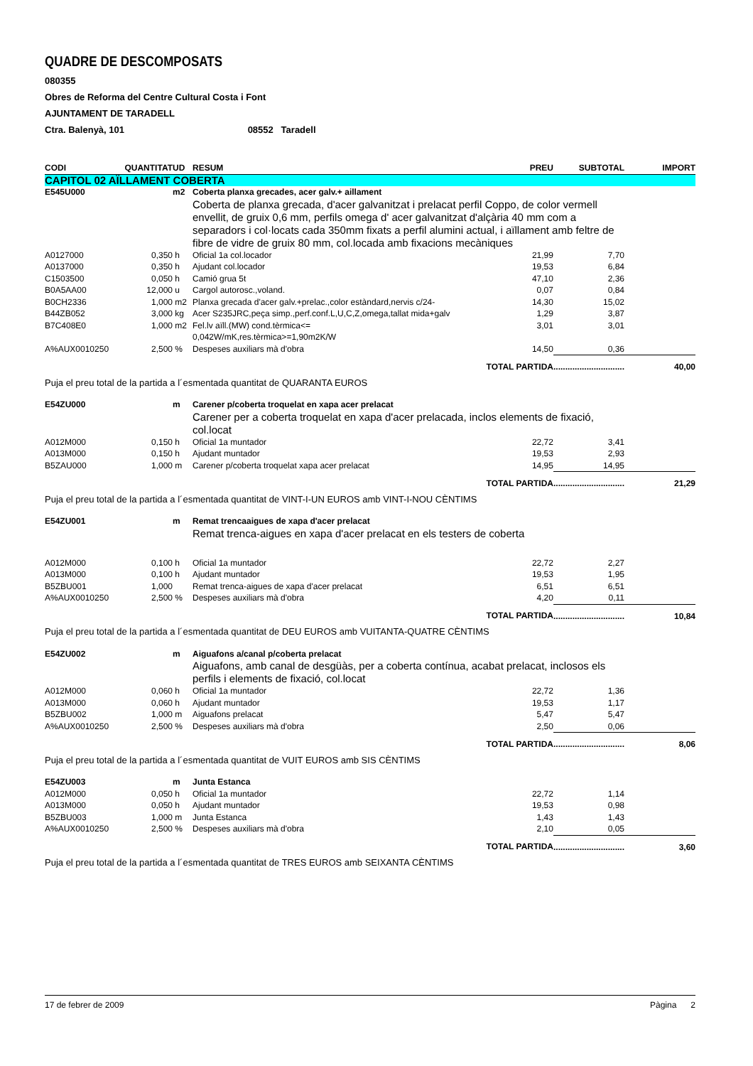QUADRE DE DESCOMPOSATS
080355
Obres de Reforma del Centre Cultural Costa i Font
AJUNTAMENT DE TARADELL
Ctra. Balenyà, 101 08552 Taradell
| CODI | QUANTITAT | UD | RESUM | PREU | SUBTOTAL | IMPORT |
| --- | --- | --- | --- | --- | --- | --- |
| CAPITOL 02 AÏLLAMENT COBERTA | | | | | | |
| E545U000 | | m2 | Coberta planxa grecades, acer galv.+ aillament | | | |
| | | | Coberta de planxa grecada, d'acer galvanitzat i prelacat perfil Coppo, de color vermell envellit, de gruix 0,6 mm, perfils omega d' acer galvanitzat d'alçària 40 mm com a separadors i col·locats cada 350mm fixats a perfil alumini actual, i aïllament amb feltre de fibre de vidre de gruix 80 mm, col.locada amb fixacions mecàniques | | | |
| A0127000 | 0,350 | h | Oficial 1a col.locador | 21,99 | 7,70 | |
| A0137000 | 0,350 | h | Ajudant col.locador | 19,53 | 6,84 | |
| C1503500 | 0,050 | h | Camió grua 5t | 47,10 | 2,36 | |
| B0A5AA00 | 12,000 | u | Cargol autorosc.,voland. | 0,07 | 0,84 | |
| B0CH2336 | 1,000 | m2 | Planxa grecada d'acer galv.+prelac.,color estàndard,nervis c/24- | 14,30 | 15,02 | |
| B44ZB052 | 3,000 | kg | Acer S235JRC,peça simp.,perf.conf.L,U,C,Z,omega,tallat mida+galv | 1,29 | 3,87 | |
| B7C408E0 | 1,000 | m2 | Fel.lv aïll.(MW) cond.tèrmica<= 0,042W/mK,res.tèrmica>=1,90m2K/W | 3,01 | 3,01 | |
| A%AUX0010250 | 2,500 | % | Despeses auxiliars mà d'obra | 14,50 | 0,36 | |
| TOTAL PARTIDA | | | | | .............................. | 40,00 |
| Puja el preu total de la partida a l´esmentada quantitat de QUARANTA EUROS | | | | | | |
| E54ZU000 | | m | Carener p/coberta troquelat en xapa acer prelacat | | | |
| | | | Carener per a coberta troquelat en xapa d'acer prelacada, inclos elements de fixació, col.locat | | | |
| A012M000 | 0,150 | h | Oficial 1a muntador | 22,72 | 3,41 | |
| A013M000 | 0,150 | h | Ajudant muntador | 19,53 | 2,93 | |
| B5ZAU000 | 1,000 | m | Carener p/coberta troquelat xapa acer prelacat | 14,95 | 14,95 | |
| TOTAL PARTIDA | | | | | .............................. | 21,29 |
| Puja el preu total de la partida a l´esmentada quantitat de VINT-I-UN EUROS amb VINT-I-NOU CÈNTIMS | | | | | | |
| E54ZU001 | | m | Remat trencaaigues de xapa d'acer prelacat | | | |
| | | | Remat trenca-aigues en xapa d'acer prelacat en els testers de coberta | | | |
| A012M000 | 0,100 | h | Oficial 1a muntador | 22,72 | 2,27 | |
| A013M000 | 0,100 | h | Ajudant muntador | 19,53 | 1,95 | |
| B5ZBU001 | 1,000 | | Remat trenca-aigues de xapa d'acer prelacat | 6,51 | 6,51 | |
| A%AUX0010250 | 2,500 | % | Despeses auxiliars mà d'obra | 4,20 | 0,11 | |
| TOTAL PARTIDA | | | | | .............................. | 10,84 |
| Puja el preu total de la partida a l´esmentada quantitat de DEU EUROS amb VUITANTA-QUATRE CÈNTIMS | | | | | | |
| E54ZU002 | | m | Aiguafons a/canal p/coberta prelacat | | | |
| | | | Aiguafons, amb canal de desgüàs, per a coberta contínua, acabat prelacat, inclosos els perfils i elements de fixació, col.locat | | | |
| A012M000 | 0,060 | h | Oficial 1a muntador | 22,72 | 1,36 | |
| A013M000 | 0,060 | h | Ajudant muntador | 19,53 | 1,17 | |
| B5ZBU002 | 1,000 | m | Aiguafons prelacat | 5,47 | 5,47 | |
| A%AUX0010250 | 2,500 | % | Despeses auxiliars mà d'obra | 2,50 | 0,06 | |
| TOTAL PARTIDA | | | | | .............................. | 8,06 |
| Puja el preu total de la partida a l´esmentada quantitat de VUIT EUROS amb SIS CÈNTIMS | | | | | | |
| E54ZU003 | | m | Junta Estanca | | | |
| A012M000 | 0,050 | h | Oficial 1a muntador | 22,72 | 1,14 | |
| A013M000 | 0,050 | h | Ajudant muntador | 19,53 | 0,98 | |
| B5ZBU003 | 1,000 | m | Junta Estanca | 1,43 | 1,43 | |
| A%AUX0010250 | 2,500 | % | Despeses auxiliars mà d'obra | 2,10 | 0,05 | |
| TOTAL PARTIDA | | | | | .............................. | 3,60 |
| Puja el preu total de la partida a l´esmentada quantitat de TRES EUROS amb SEIXANTA CÈNTIMS | | | | | | |
17 de febrer de 2009 Pàgina 2